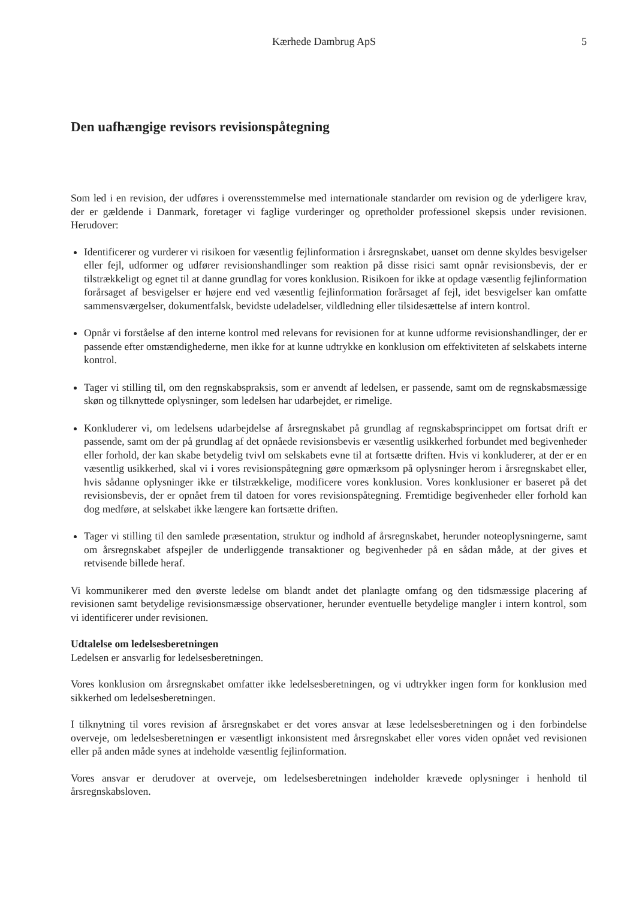Kærhede Dambrug ApS 5
Den uafhængige revisors revisionspåtegning
Som led i en revision, der udføres i overensstemmelse med internationale standarder om revision og de yderligere krav, der er gældende i Danmark, foretager vi faglige vurderinger og opretholder professionel skepsis under revisionen. Herudover:
Identificerer og vurderer vi risikoen for væsentlig fejlinformation i årsregnskabet, uanset om denne skyldes besvigelser eller fejl, udformer og udfører revisionshandlinger som reaktion på disse risici samt opnår revisionsbevis, der er tilstrækkeligt og egnet til at danne grundlag for vores konklusion. Risikoen for ikke at opdage væsentlig fejlinformation forårsaget af besvigelser er højere end ved væsentlig fejlinformation forårsaget af fejl, idet besvigelser kan omfatte sammensværgelser, dokumentfalsk, bevidste udeladelser, vildledning eller tilsidesættelse af intern kontrol.
Opnår vi forståelse af den interne kontrol med relevans for revisionen for at kunne udforme revisionshandlinger, der er passende efter omstændighederne, men ikke for at kunne udtrykke en konklusion om effektiviteten af selskabets interne kontrol.
Tager vi stilling til, om den regnskabspraksis, som er anvendt af ledelsen, er passende, samt om de regnskabsmæssige skøn og tilknyttede oplysninger, som ledelsen har udarbejdet, er rimelige.
Konkluderer vi, om ledelsens udarbejdelse af årsregnskabet på grundlag af regnskabsprincippet om fortsat drift er passende, samt om der på grundlag af det opnåede revisionsbevis er væsentlig usikkerhed forbundet med begivenheder eller forhold, der kan skabe betydelig tvivl om selskabets evne til at fortsætte driften. Hvis vi konkluderer, at der er en væsentlig usikkerhed, skal vi i vores revisionspåtegning gøre opmærksom på oplysninger herom i årsregnskabet eller, hvis sådanne oplysninger ikke er tilstrækkelige, modificere vores konklusion. Vores konklusioner er baseret på det revisionsbevis, der er opnået frem til datoen for vores revisionspåtegning. Fremtidige begivenheder eller forhold kan dog medføre, at selskabet ikke længere kan fortsætte driften.
Tager vi stilling til den samlede præsentation, struktur og indhold af årsregnskabet, herunder noteoplysningerne, samt om årsregnskabet afspejler de underliggende transaktioner og begivenheder på en sådan måde, at der gives et retvisende billede heraf.
Vi kommunikerer med den øverste ledelse om blandt andet det planlagte omfang og den tidsmæssige placering af revisionen samt betydelige revisionsmæssige observationer, herunder eventuelle betydelige mangler i intern kontrol, som vi identificerer under revisionen.
Udtalelse om ledelsesberetningen
Ledelsen er ansvarlig for ledelsesberetningen.
Vores konklusion om årsregnskabet omfatter ikke ledelsesberetningen, og vi udtrykker ingen form for konklusion med sikkerhed om ledelsesberetningen.
I tilknytning til vores revision af årsregnskabet er det vores ansvar at læse ledelsesberetningen og i den forbindelse overveje, om ledelsesberetningen er væsentligt inkonsistent med årsregnskabet eller vores viden opnået ved revisionen eller på anden måde synes at indeholde væsentlig fejlinformation.
Vores ansvar er derudover at overveje, om ledelsesberetningen indeholder krævede oplysninger i henhold til årsregnskabsloven.